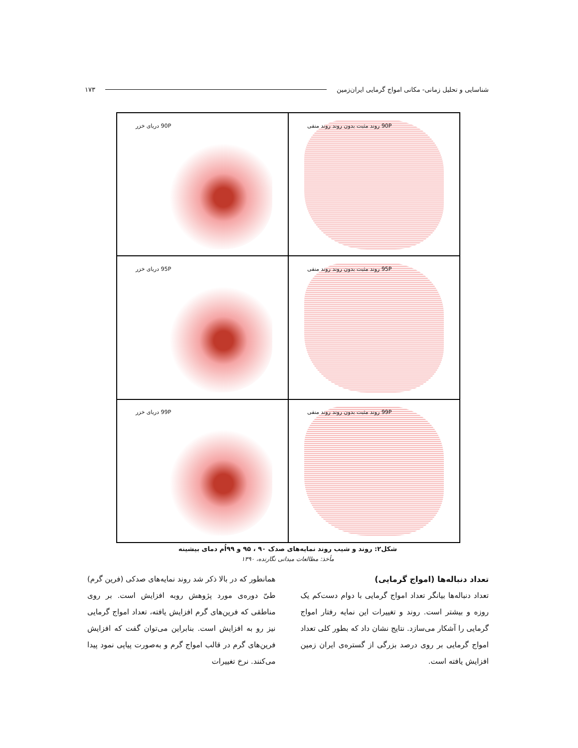شناسایی و تحلیل زمانی- مکانی امواج گرمایی ایران‌زمین ۱۷۳
90P روند مثبت بدون روند روند منفی
90P دریای خزر
95P روند مثبت بدون روند روند منفی
95P دریای خزر
99P روند مثبت بدون روند روند منفی
99P دریای خزر
شکل۲: روند و شیب روند نمایه‌های صدک ۹۰ ، ۹۵ و ۹۹اُم دمای بیشینه
مأخذ: مطالعات میدانی نگارنده، ۱۳۹۰
تعداد دنباله‌ها (امواج گرمایی)
تعداد دنباله‌ها بیانگر تعداد امواج گرمایی با دوام دست‌کم یک روزه و بیشتر است. روند و تغییرات این نمایه رفتار امواج گرمایی را آشکار می‌سازد. نتایج نشان داد که بطور کلی تعداد امواج گرمایی بر روی درصد بزرگی از گستره‌ی ایران زمین افزایش یافته است.
همانطور که در بالا ذکر شد روند نمایه‌های صدکی (فرین گرم) طیّ دوره‌ی مورد پژوهش روبه افزایش است. بر روی مناطقی که فرین‌های گرم افزایش یافته، تعداد امواج گرمایی نیز رو به افزایش است. بنابراین می‌توان گفت که افزایش فرین‌های گرم در قالب امواج گرم و به‌صورت پیاپی نمود پیدا می‌کنند. نرخ تغییرات